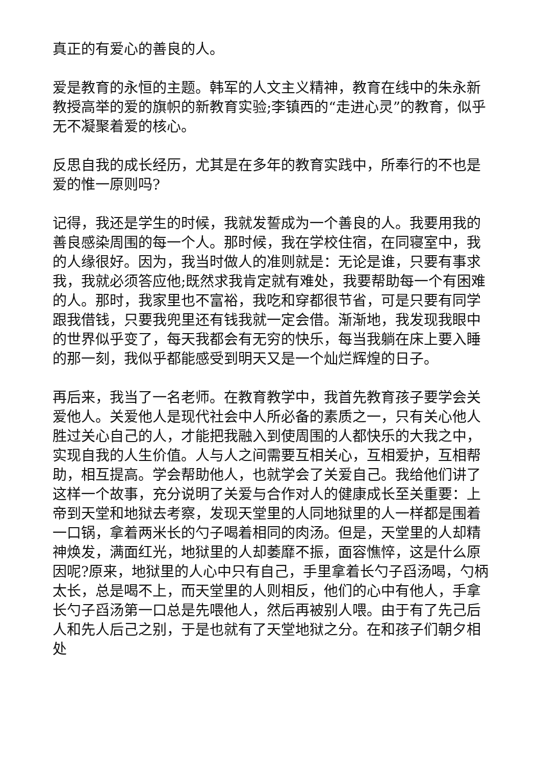真正的有爱心的善良的人。
爱是教育的永恒的主题。韩军的人文主义精神，教育在线中的朱永新教授高举的爱的旗帜的新教育实验;李镇西的“走进心灵”的教育，似乎无不凝聚着爱的核心。
反思自我的成长经历，尤其是在多年的教育实践中，所奉行的不也是爱的惟一原则吗?
记得，我还是学生的时候，我就发誓成为一个善良的人。我要用我的善良感染周围的每一个人。那时候，我在学校住宿，在同寝室中，我的人缘很好。因为，我当时做人的准则就是：无论是谁，只要有事求我，我就必须答应他;既然求我肯定就有难处，我要帮助每一个有困难的人。那时，我家里也不富裕，我吃和穿都很节省，可是只要有同学跟我借钱，只要我兜里还有钱我就一定会借。渐渐地，我发现我眼中的世界似乎变了，每天我都会有无穷的快乐，每当我躺在床上要入睡的那一刻，我似乎都能感受到明天又是一个灿烂辉煌的日子。
再后来，我当了一名老师。在教育教学中，我首先教育孩子要学会关爱他人。关爱他人是现代社会中人所必备的素质之一，只有关心他人胜过关心自己的人，才能把我融入到使周围的人都快乐的大我之中，实现自我的人生价值。人与人之间需要互相关心，互相爱护，互相帮助，相互提高。学会帮助他人，也就学会了关爱自己。我给他们讲了这样一个故事，充分说明了关爱与合作对人的健康成长至关重要：上帝到天堂和地狱去考察，发现天堂里的人同地狱里的人一样都是围着一口锅，拿着两米长的勺子喝着相同的肉汤。但是，天堂里的人却精神焕发，满面红光，地狱里的人却萎靡不振，面容憔悴，这是什么原因呢?原来，地狱里的人心中只有自己，手里拿着长勺子舀汤喝，勺柄太长，总是喝不上，而天堂里的人则相反，他们的心中有他人，手拿长勺子舀汤第一口总是先喂他人，然后再被别人喂。由于有了先己后人和先人后己之别，于是也就有了天堂地狱之分。在和孩子们朝夕相处